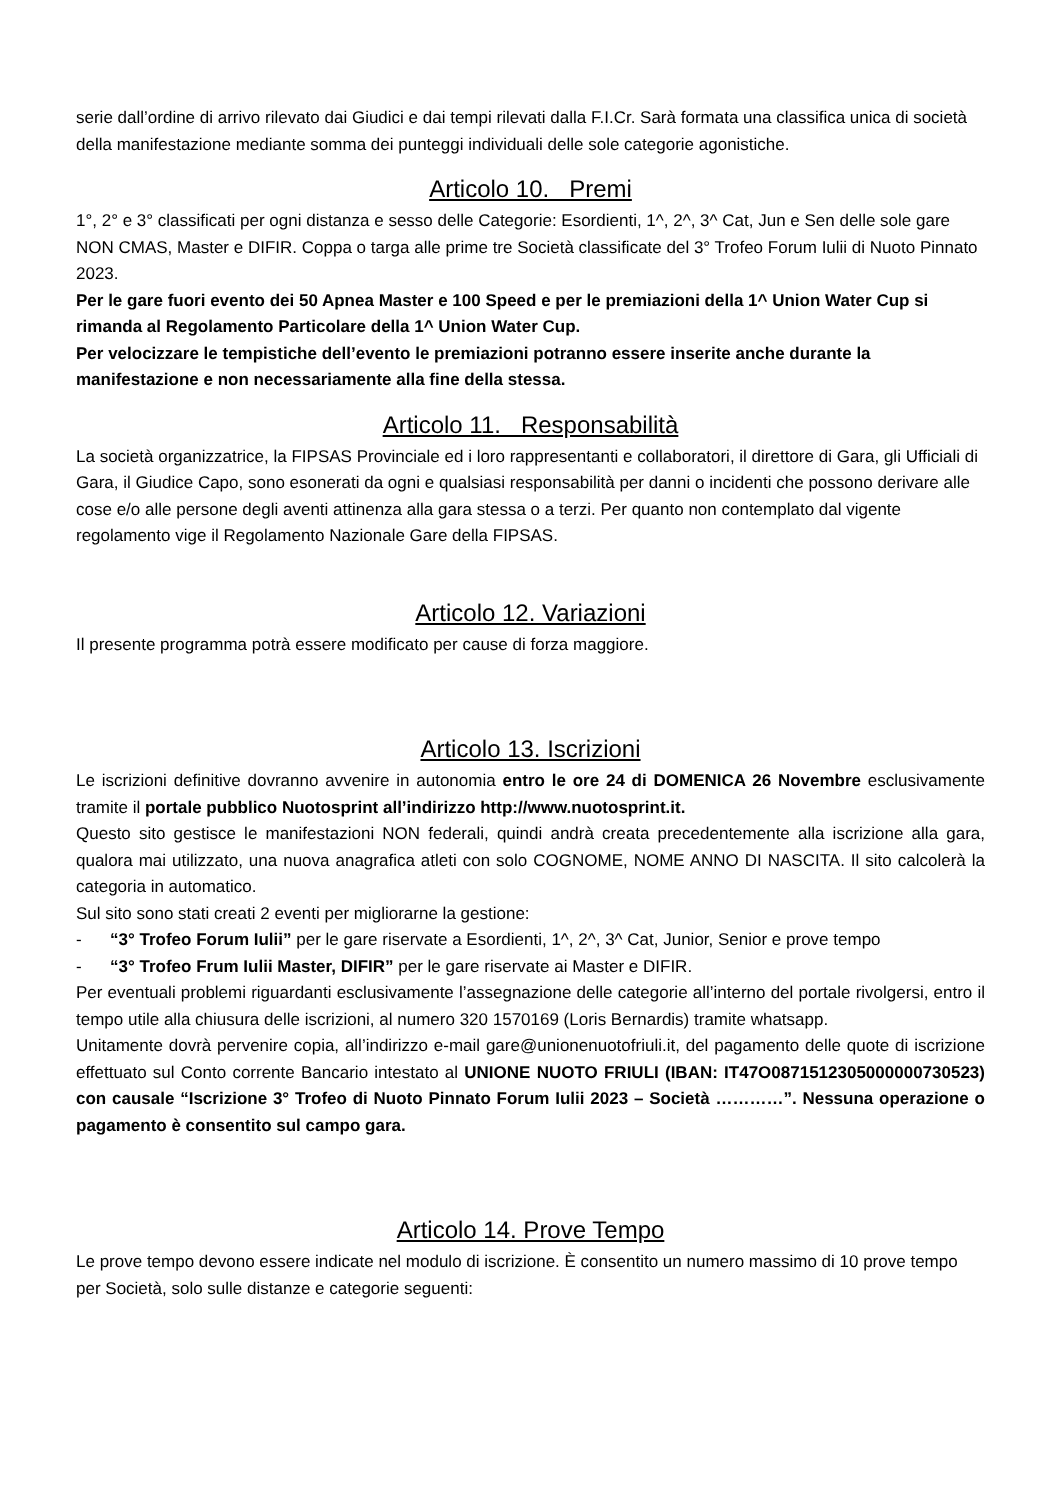serie dall’ordine di arrivo rilevato dai Giudici e dai tempi rilevati dalla F.I.Cr. Sarà formata una classifica unica di società della manifestazione mediante somma dei punteggi individuali delle sole categorie agonistiche.
Articolo 10. Premi
1°, 2° e 3° classificati per ogni distanza e sesso delle Categorie: Esordienti, 1^, 2^, 3^ Cat, Jun e Sen delle sole gare NON CMAS, Master e DIFIR. Coppa o targa alle prime tre Società classificate del 3° Trofeo Forum Iulii di Nuoto Pinnato 2023.
Per le gare fuori evento dei 50 Apnea Master e 100 Speed e per le premiazioni della 1^ Union Water Cup si rimanda al Regolamento Particolare della 1^ Union Water Cup.
Per velocizzare le tempistiche dell’evento le premiazioni potranno essere inserite anche durante la manifestazione e non necessariamente alla fine della stessa.
Articolo 11. Responsabilità
La società organizzatrice, la FIPSAS Provinciale ed i loro rappresentanti e collaboratori, il direttore di Gara, gli Ufficiali di Gara, il Giudice Capo, sono esonerati da ogni e qualsiasi responsabilità per danni o incidenti che possono derivare alle cose e/o alle persone degli aventi attinenza alla gara stessa o a terzi. Per quanto non contemplato dal vigente regolamento vige il Regolamento Nazionale Gare della FIPSAS.
Articolo 12. Variazioni
Il presente programma potrà essere modificato per cause di forza maggiore.
Articolo 13. Iscrizioni
Le iscrizioni definitive dovranno avvenire in autonomia entro le ore 24 di DOMENICA 26 Novembre esclusivamente tramite il portale pubblico Nuotosprint all’indirizzo http://www.nuotosprint.it.
Questo sito gestisce le manifestazioni NON federali, quindi andrà creata precedentemente alla iscrizione alla gara, qualora mai utilizzato, una nuova anagrafica atleti con solo COGNOME, NOME ANNO DI NASCITA. Il sito calcolerà la categoria in automatico.
Sul sito sono stati creati 2 eventi per migliorarne la gestione:
- “3° Trofeo Forum Iulii” per le gare riservate a Esordienti, 1^, 2^, 3^ Cat, Junior, Senior e prove tempo
- “3° Trofeo Frum Iulii Master, DIFIR” per le gare riservate ai Master e DIFIR.
Per eventuali problemi riguardanti esclusivamente l’assegnazione delle categorie all’interno del portale rivolgersi, entro il tempo utile alla chiusura delle iscrizioni, al numero 320 1570169 (Loris Bernardis) tramite whatsapp.
Unitamente dovrà pervenire copia, all’indirizzo e-mail gare@unionenuotofriuli.it, del pagamento delle quote di iscrizione effettuato sul Conto corrente Bancario intestato al UNIONE NUOTO FRIULI (IBAN: IT47O0871512305000000730523) con causale “Iscrizione 3° Trofeo di Nuoto Pinnato Forum Iulii 2023 – Società …………”. Nessuna operazione o pagamento è consentito sul campo gara.
Articolo 14. Prove Tempo
Le prove tempo devono essere indicate nel modulo di iscrizione. È consentito un numero massimo di 10 prove tempo per Società, solo sulle distanze e categorie seguenti: